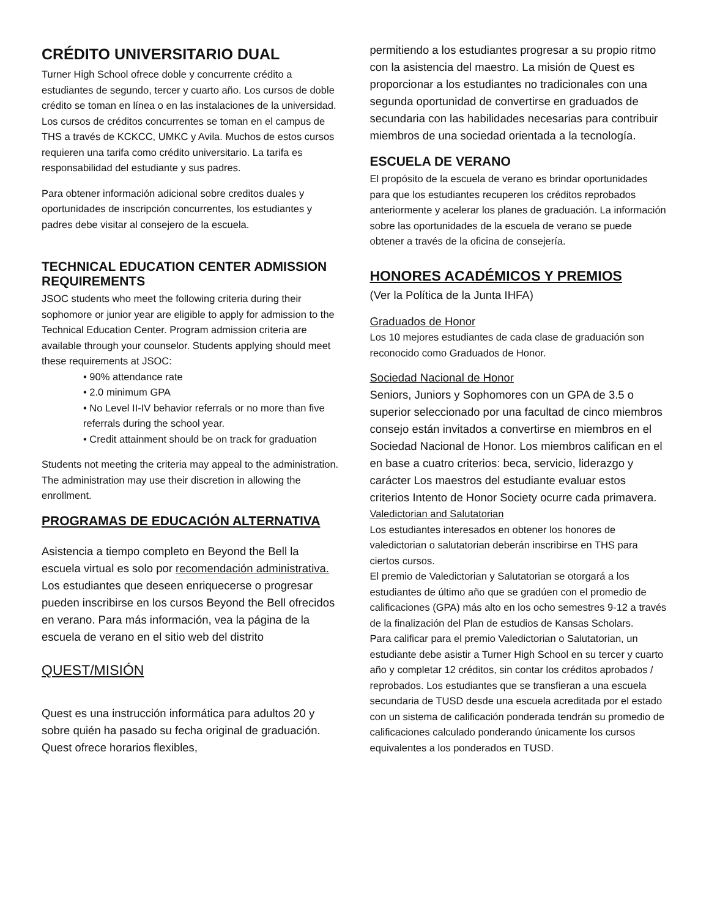CRÉDITO UNIVERSITARIO DUAL
Turner High School ofrece doble y concurrente crédito a estudiantes de segundo, tercer y cuarto año. Los cursos de doble crédito se toman en línea o en las instalaciones de la universidad.
Los cursos de créditos concurrentes se toman en el campus de THS a través de KCKCC, UMKC y Avila. Muchos de estos cursos requieren una tarifa como crédito universitario. La tarifa es responsabilidad del estudiante y sus padres.
Para obtener información adicional sobre creditos duales y oportunidades de inscripción concurrentes, los estudiantes y padres debe visitar al consejero de la escuela.
TECHNICAL EDUCATION CENTER ADMISSION REQUIREMENTS
JSOC students who meet the following criteria during their sophomore or junior year are eligible to apply for admission to the Technical Education Center. Program admission criteria are available through your counselor. Students applying should meet these requirements at JSOC:
• 90% attendance rate
• 2.0 minimum GPA
• No Level II-IV behavior referrals or no more than five referrals during the school year.
• Credit attainment should be on track for graduation
Students not meeting the criteria may appeal to the administration. The administration may use their discretion in allowing the enrollment.
PROGRAMAS DE EDUCACIÓN ALTERNATIVA
Asistencia a tiempo completo en Beyond the Bell la escuela virtual es solo por recomendación administrativa. Los estudiantes que deseen enriquecerse o progresar pueden inscribirse en los cursos Beyond the Bell ofrecidos en verano. Para más información, vea la página de la escuela de verano en el sitio web del distrito
QUEST/MISIÓN
Quest es una instrucción informática para adultos 20 y sobre quién ha pasado su fecha original de graduación. Quest ofrece horarios flexibles,
permitiendo a los estudiantes progresar a su propio ritmo con la asistencia del maestro. La misión de Quest es proporcionar a los estudiantes no tradicionales con una segunda oportunidad de convertirse en graduados de secundaria con las habilidades necesarias para contribuir miembros de una sociedad orientada a la tecnología.
ESCUELA DE VERANO
El propósito de la escuela de verano es brindar oportunidades para que los estudiantes recuperen los créditos reprobados anteriormente y acelerar los planes de graduación. La información sobre las oportunidades de la escuela de verano se puede obtener a través de la oficina de consejería.
HONORES ACADÉMICOS Y PREMIOS
(Ver la Política de la Junta IHFA)
Graduados de Honor
Los 10 mejores estudiantes de cada clase de graduación son reconocido como Graduados de Honor.
Sociedad Nacional de Honor
Seniors, Juniors y Sophomores con un GPA de 3.5 o superior seleccionado por una facultad de cinco miembros consejo están invitados a convertirse en miembros en el Sociedad Nacional de Honor. Los miembros califican en el en base a cuatro criterios: beca, servicio, liderazgo y carácter Los maestros del estudiante evaluar estos criterios Intento de Honor Society ocurre cada primavera.
Valedictorian and Salutatorian
Los estudiantes interesados en obtener los honores de valedictorian o salutatorian deberán inscribirse en THS para ciertos cursos.
El premio de Valedictorian y Salutatorian se otorgará a los estudiantes de último año que se gradúen con el promedio de calificaciones (GPA) más alto en los ocho semestres 9-12 a través de la finalización del Plan de estudios de Kansas Scholars.
Para calificar para el premio Valedictorian o Salutatorian, un estudiante debe asistir a Turner High School en su tercer y cuarto año y completar 12 créditos, sin contar los créditos aprobados / reprobados. Los estudiantes que se transfieran a una escuela secundaria de TUSD desde una escuela acreditada por el estado con un sistema de calificación ponderada tendrán su promedio de calificaciones calculado ponderando únicamente los cursos equivalentes a los ponderados en TUSD.